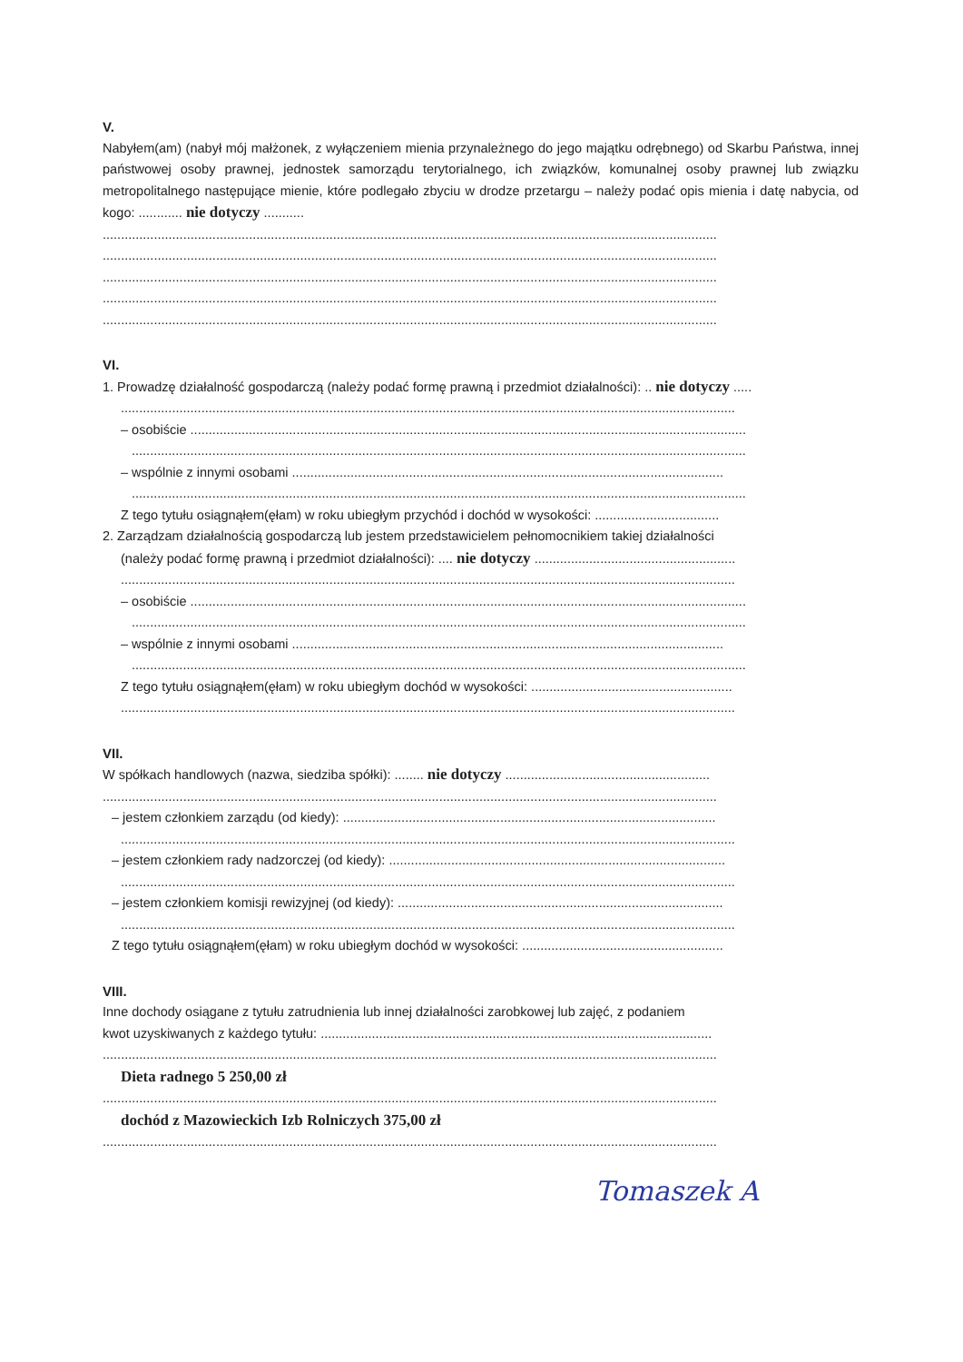V.
Nabyłem(am) (nabył mój małżonek, z wyłączeniem mienia przynależnego do jego majątku odrębnego) od Skarbu Państwa, innej państwowej osoby prawnej, jednostek samorządu terytorialnego, ich związków, komunalnej osoby prawnej lub związku metropolitalnego następujące mienie, które podlegało zbyciu w drodze przetargu – należy podać opis mienia i datę nabycia, od kogo: ............ nie dotyczy ...........
........................................................................................................................................................................
........................................................................................................................................................................
........................................................................................................................................................................
........................................................................................................................................................................
........................................................................................................................................................................
VI.
1. Prowadzę działalność gospodarczą (należy podać formę prawną i przedmiot działalności): .. nie dotyczy .....
........................................................................................................................................................................
– osobiście ........................................................................................................................................................
........................................................................................................................................................................
– wspólnie z innymi osobami ......................................................................................................................
........................................................................................................................................................................
Z tego tytułu osiągnąłem(ęłam) w roku ubiegłym przychód i dochód w wysokości: ..................................
2. Zarządzam działalnością gospodarczą lub jestem przedstawicielem pełnomocnikiem takiej działalności
(należy podać formę prawną i przedmiot działalności): .... nie dotyczy .......................................................
........................................................................................................................................................................
– osobiście ........................................................................................................................................................
........................................................................................................................................................................
– wspólnie z innymi osobami ......................................................................................................................
........................................................................................................................................................................
Z tego tytułu osiągnąłem(ęłam) w roku ubiegłym dochód w wysokości: .......................................................
........................................................................................................................................................................
VII.
W spółkach handlowych (nazwa, siedziba spółki): ........ nie dotyczy ........................................................
........................................................................................................................................................................
– jestem członkiem zarządu (od kiedy): ......................................................................................................
........................................................................................................................................................................
– jestem członkiem rady nadzorczej (od kiedy): ............................................................................................
........................................................................................................................................................................
– jestem członkiem komisji rewizyjnej (od kiedy): .........................................................................................
........................................................................................................................................................................
Z tego tytułu osiągnąłem(ęłam) w roku ubiegłym dochód w wysokości: .......................................................
VIII.
Inne dochody osiągane z tytułu zatrudnienia lub innej działalności zarobkowej lub zajęć, z podaniem
kwot uzyskiwanych z każdego tytułu: ...........................................................................................................
........................................................................................................................................................................
Dieta radnego 5 250,00 zł
........................................................................................................................................................................
dochód z Mazowieckich Izb Rolniczych 375,00 zł
........................................................................................................................................................................
Tomaszek A